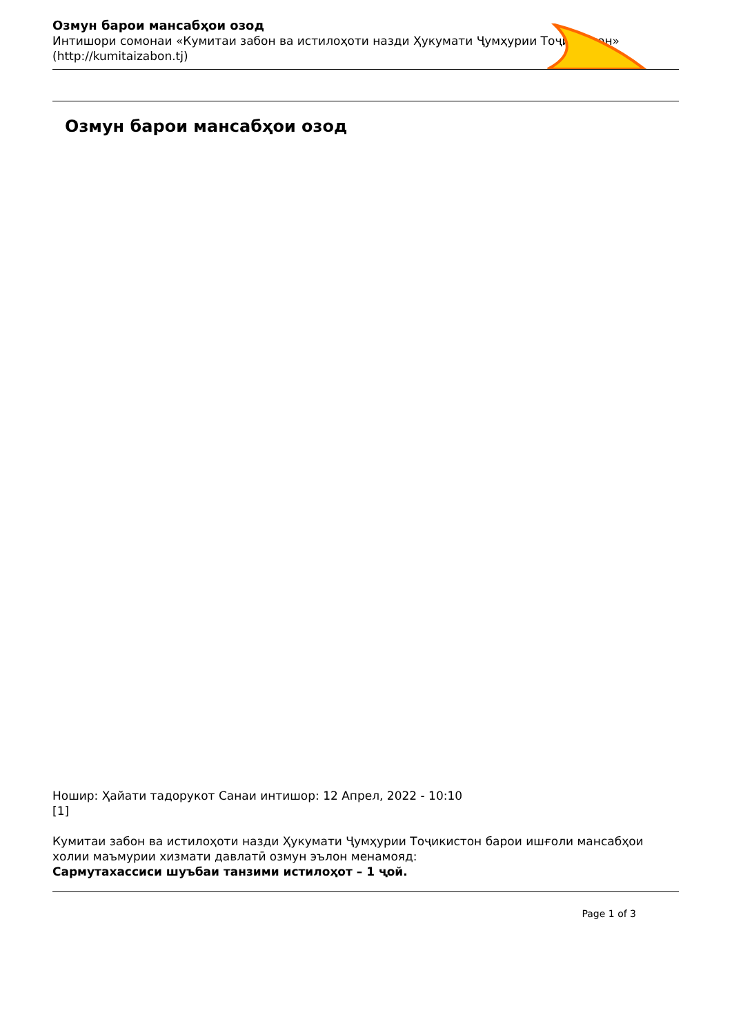Озмун барои мансабҳои озод
Интишори сомонаи «Кумитаи забон ва истилоҳоти назди Ҳукумати Ҷумҳурии Тоҷикистон»
(http://kumitaizabon.tj)
Озмун барои мансабҳои озод
Ношир: Ҳайати тадорукот Санаи интишор: 12 Апрел, 2022 - 10:10
[1]
Кумитаи забон ва истилоҳоти назди Ҳукумати Ҷумҳурии Тоҷикистон барои ишғоли мансабҳои холии маъмурии хизмати давлатӣ озмун эълон менамояд:
Сармутахассиси шуъбаи танзими истилоҳот – 1 ҷой.
Page 1 of 3